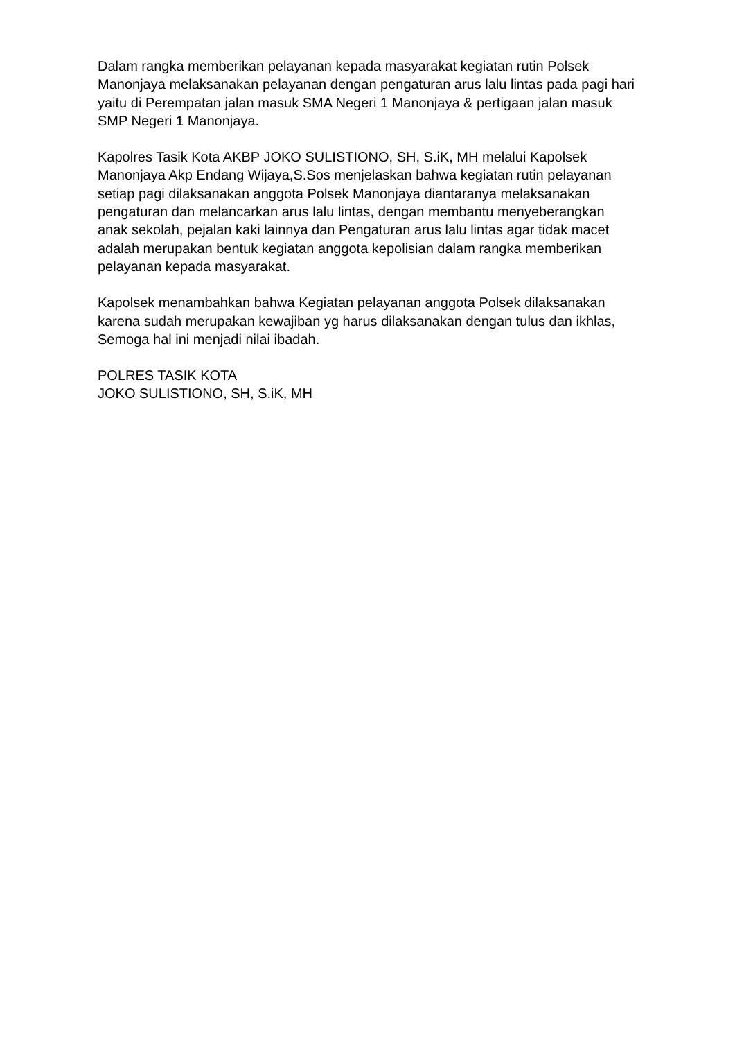Dalam rangka memberikan pelayanan kepada masyarakat kegiatan rutin Polsek Manonjaya melaksanakan pelayanan dengan pengaturan arus lalu lintas pada pagi hari yaitu di Perempatan jalan masuk SMA Negeri 1 Manonjaya & pertigaan jalan masuk SMP Negeri 1 Manonjaya.
Kapolres Tasik Kota AKBP JOKO SULISTIONO, SH, S.iK, MH melalui Kapolsek Manonjaya Akp Endang Wijaya,S.Sos menjelaskan bahwa kegiatan rutin pelayanan setiap pagi dilaksanakan anggota Polsek Manonjaya diantaranya melaksanakan pengaturan dan melancarkan arus lalu lintas, dengan membantu menyeberangkan anak sekolah, pejalan kaki lainnya dan Pengaturan arus lalu lintas agar tidak macet adalah merupakan bentuk kegiatan anggota kepolisian dalam rangka memberikan pelayanan kepada masyarakat.
Kapolsek menambahkan bahwa Kegiatan pelayanan anggota Polsek dilaksanakan karena sudah merupakan kewajiban yg harus dilaksanakan dengan tulus dan ikhlas, Semoga hal ini menjadi nilai ibadah.
POLRES TASIK KOTA
JOKO SULISTIONO, SH, S.iK, MH